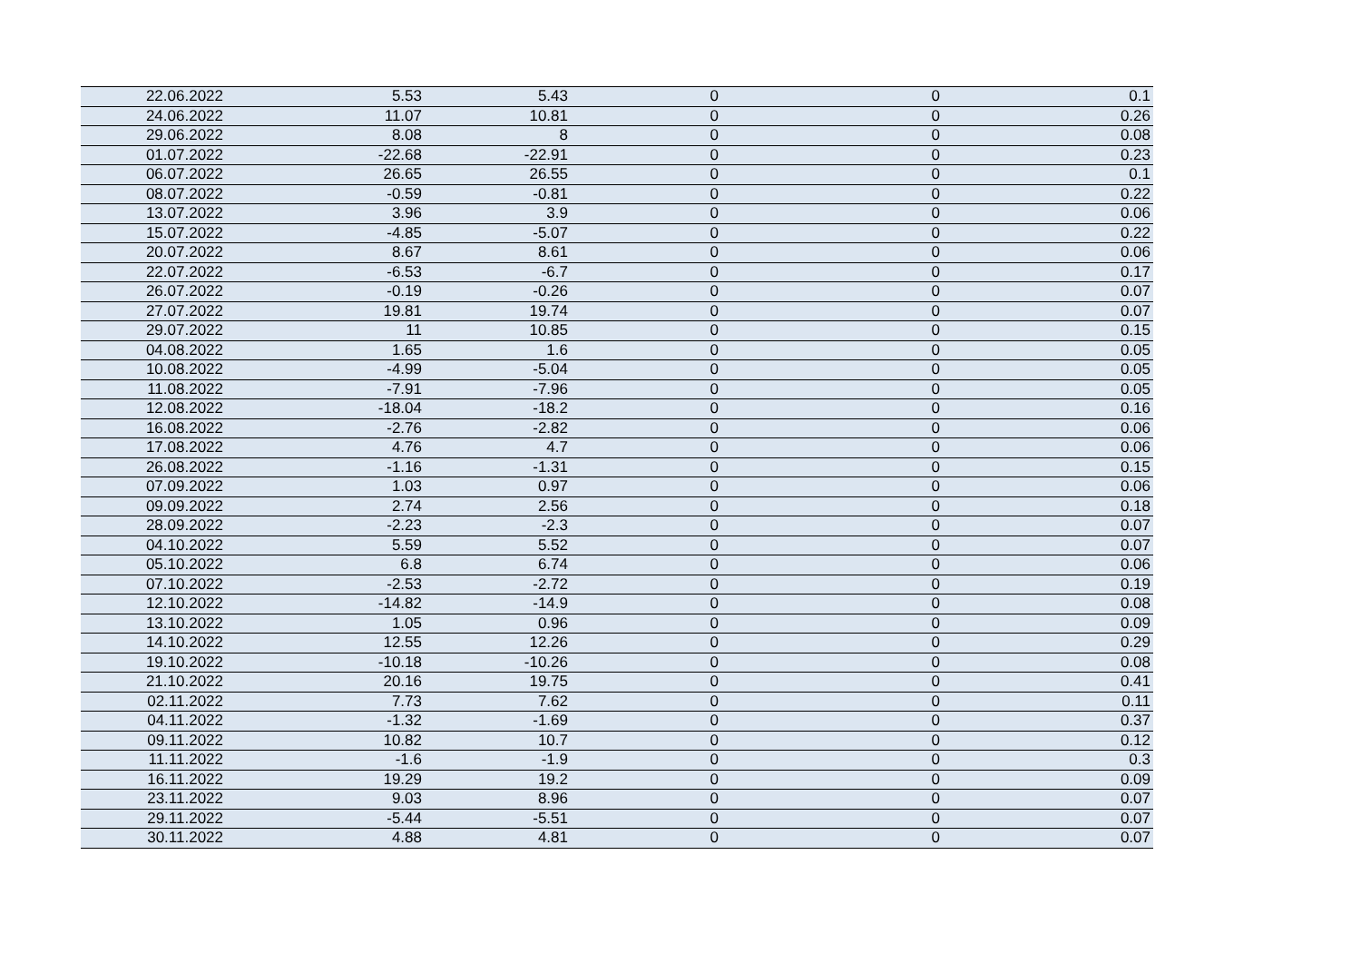| 22.06.2022 | 5.53 | 5.43 | 0 | 0 | 0.1 |
| 24.06.2022 | 11.07 | 10.81 | 0 | 0 | 0.26 |
| 29.06.2022 | 8.08 | 8 | 0 | 0 | 0.08 |
| 01.07.2022 | -22.68 | -22.91 | 0 | 0 | 0.23 |
| 06.07.2022 | 26.65 | 26.55 | 0 | 0 | 0.1 |
| 08.07.2022 | -0.59 | -0.81 | 0 | 0 | 0.22 |
| 13.07.2022 | 3.96 | 3.9 | 0 | 0 | 0.06 |
| 15.07.2022 | -4.85 | -5.07 | 0 | 0 | 0.22 |
| 20.07.2022 | 8.67 | 8.61 | 0 | 0 | 0.06 |
| 22.07.2022 | -6.53 | -6.7 | 0 | 0 | 0.17 |
| 26.07.2022 | -0.19 | -0.26 | 0 | 0 | 0.07 |
| 27.07.2022 | 19.81 | 19.74 | 0 | 0 | 0.07 |
| 29.07.2022 | 11 | 10.85 | 0 | 0 | 0.15 |
| 04.08.2022 | 1.65 | 1.6 | 0 | 0 | 0.05 |
| 10.08.2022 | -4.99 | -5.04 | 0 | 0 | 0.05 |
| 11.08.2022 | -7.91 | -7.96 | 0 | 0 | 0.05 |
| 12.08.2022 | -18.04 | -18.2 | 0 | 0 | 0.16 |
| 16.08.2022 | -2.76 | -2.82 | 0 | 0 | 0.06 |
| 17.08.2022 | 4.76 | 4.7 | 0 | 0 | 0.06 |
| 26.08.2022 | -1.16 | -1.31 | 0 | 0 | 0.15 |
| 07.09.2022 | 1.03 | 0.97 | 0 | 0 | 0.06 |
| 09.09.2022 | 2.74 | 2.56 | 0 | 0 | 0.18 |
| 28.09.2022 | -2.23 | -2.3 | 0 | 0 | 0.07 |
| 04.10.2022 | 5.59 | 5.52 | 0 | 0 | 0.07 |
| 05.10.2022 | 6.8 | 6.74 | 0 | 0 | 0.06 |
| 07.10.2022 | -2.53 | -2.72 | 0 | 0 | 0.19 |
| 12.10.2022 | -14.82 | -14.9 | 0 | 0 | 0.08 |
| 13.10.2022 | 1.05 | 0.96 | 0 | 0 | 0.09 |
| 14.10.2022 | 12.55 | 12.26 | 0 | 0 | 0.29 |
| 19.10.2022 | -10.18 | -10.26 | 0 | 0 | 0.08 |
| 21.10.2022 | 20.16 | 19.75 | 0 | 0 | 0.41 |
| 02.11.2022 | 7.73 | 7.62 | 0 | 0 | 0.11 |
| 04.11.2022 | -1.32 | -1.69 | 0 | 0 | 0.37 |
| 09.11.2022 | 10.82 | 10.7 | 0 | 0 | 0.12 |
| 11.11.2022 | -1.6 | -1.9 | 0 | 0 | 0.3 |
| 16.11.2022 | 19.29 | 19.2 | 0 | 0 | 0.09 |
| 23.11.2022 | 9.03 | 8.96 | 0 | 0 | 0.07 |
| 29.11.2022 | -5.44 | -5.51 | 0 | 0 | 0.07 |
| 30.11.2022 | 4.88 | 4.81 | 0 | 0 | 0.07 |